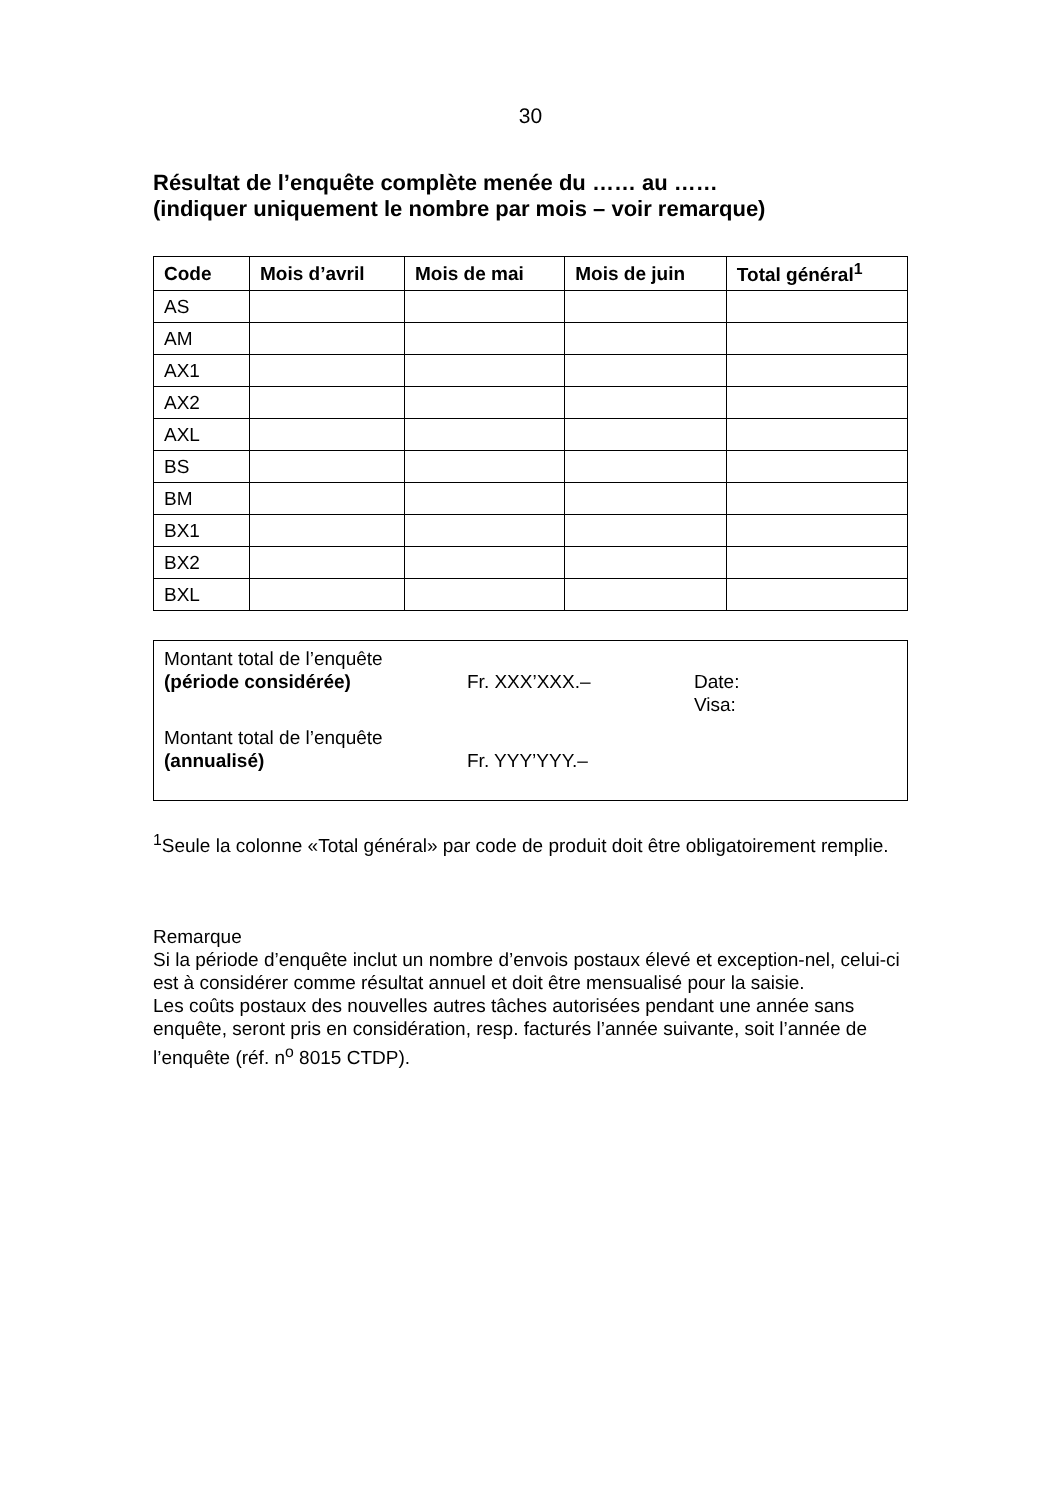30
Résultat de l’enquête complète menée du …… au ……
(indiquer uniquement le nombre par mois – voir remarque)
| Code | Mois d’avril | Mois de mai | Mois de juin | Total général<sup>1</sup> |
| --- | --- | --- | --- | --- |
| AS | | | | |
| AM | | | | |
| AX1 | | | | |
| AX2 | | | | |
| AXL | | | | |
| BS | | | | |
| BM | | | | |
| BX1 | | | | |
| BX2 | | | | |
| BXL | | | | |
Montant total de l’enquête
(période considérée)
Fr. XXX’XXX.–
Date:
Visa:
Montant total de l’enquête
(annualisé)
Fr. YYY’YYY.–
<sup>1</sup> Seule la colonne «Total général» par code de produit doit être obligatoirement remplie.
Remarque
Si la période d’enquête inclut un nombre d’envois postaux élevé et exception-nel, celui-ci est à considérer comme résultat annuel et doit être mensualisé pour la saisie.
Les coûts postaux des nouvelles autres tâches autorisées pendant une année sans enquête, seront pris en considération, resp. facturés l’année suivante, soit l’année de l’enquête (réf. n<sup>o</sup> 8015 CTDP).